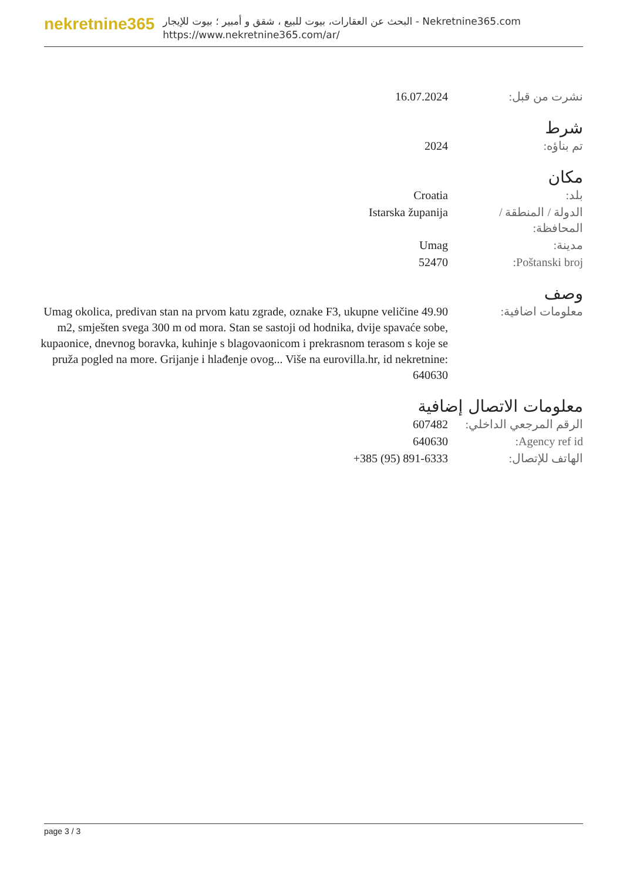nekretnine365
البحث عن العقارات، بيوت للبيع ، شقق و أمبير ؛ بيوت للإيجار - Nekretnine365.com
https://www.nekretnine365.com/ar/
| نشرت من قبل: | 16.07.2024 |
شرط
| تم بناؤه: | 2024 |
مكان
| بلد: | Croatia |
| الدولة / المنطقة / المحافظة: | Istarska županija |
| مدينة: | Umag |
| Poštanski broj: | 52470 |
وصف
| معلومات اضافية: | Umag okolica, predivan stan na prvom katu zgrade, oznake F3, ukupne veličine 49.90 m2, smješten svega 300 m od mora. Stan se sastoji od hodnika, dvije spavaće sobe, kupaonice, dnevnog boravka, kuhinje s blagovaonicom i prekrasnom terasom s koje se pruža pogled na more. Grijanje i hlađenje ovog... Više na eurovilla.hr, id nekretnine: 640630 |
معلومات الاتصال إضافية
| الرقم المرجعي الداخلي: | 607482 |
| Agency ref id: | 640630 |
| الهاتف للإتصال: | +385 (95) 891-6333 |
page 3 / 3